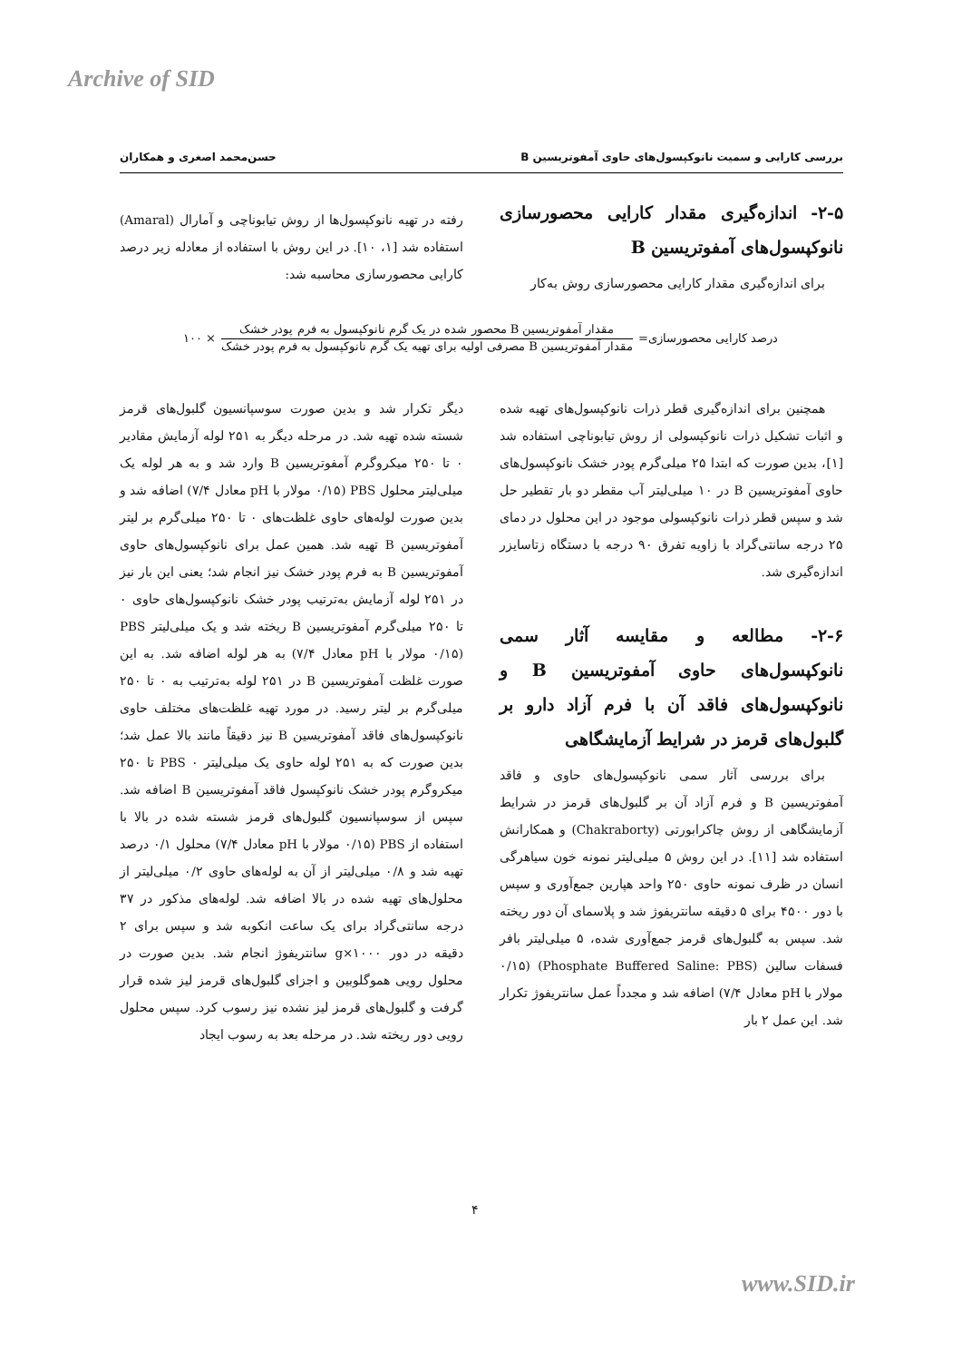Archive of SID
بررسی کارایی و سمیت نانوکپسول‌های حاوی آمفوتریسین B حسن‌محمد اصغری و همکاران
۲-۵- اندازه‌گیری مقدار کارایی محصورسازی نانوکپسول‌های آمفوتریسین B
برای اندازه‌گیری مقدار کارایی محصورسازی روش به‌کار
رفته در تهیه نانوکپسول‌ها از روش تیابوناچی و آمارال (Amaral) استفاده شد [۱، ۱۰]. در این روش با استفاده از معادله زیر درصد کارایی محصورسازی محاسبه شد:
درصد کارایی محصورسازی=
مقدار آمفوتریسین B محصور شده در یک گرم نانوکپسول به فرم پودر خشک
مقدار آمفوتریسین B مصرفی اولیه برای تهیه یک گرم نانوکپسول به فرم پودر خشک
× ۱۰۰
همچنین برای اندازه‌گیری قطر ذرات نانوکپسول‌های تهیه شده و اثبات تشکیل ذرات نانوکپسولی از روش تیابوناچی استفاده شد [۱]، بدین صورت که ابتدا ۲۵ میلی‌گرم پودر خشک نانوکپسول‌های حاوی آمفوتریسین B در ۱۰ میلی‌لیتر آب مقطر دو بار تقطیر حل شد و سپس قطر ذرات نانوکپسولی موجود در این محلول در دمای ۲۵ درجه سانتی‌گراد با زاویه تفرق ۹۰ درجه با دستگاه زتاسایزر اندازه‌گیری شد.
۲-۶- مطالعه و مقایسه آثار سمی نانوکپسول‌های حاوی آمفوتریسین B و نانوکپسول‌های فاقد آن با فرم آزاد دارو بر گلبول‌های قرمز در شرایط آزمایشگاهی
برای بررسی آثار سمی نانوکپسول‌های حاوی و فاقد آمفوتریسین B و فرم آزاد آن بر گلبول‌های قرمز در شرایط آزمایشگاهی از روش چاکرابورتی (Chakraborty) و همکارانش استفاده شد [۱۱]. در این روش ۵ میلی‌لیتر نمونه خون سیاهرگی انسان در ظرف نمونه حاوی ۲۵۰ واحد هپارین جمع‌آوری و سپس با دور ۴۵۰۰ برای ۵ دقیقه سانتریفوژ شد و پلاسمای آن دور ریخته شد. سپس به گلبول‌های قرمز جمع‌آوری شده، ۵ میلی‌لیتر بافر فسفات سالین (Phosphate Buffered Saline: PBS) (۰/۱۵ مولار با pH معادل ۷/۴) اضافه شد و مجدداً عمل سانتریفوژ تکرار شد. این عمل ۲ بار
دیگر تکرار شد و بدین صورت سوسپانسیون گلبول‌های قرمز شسته شده تهیه شد. در مرحله دیگر به ۲۵۱ لوله آزمایش مقادیر ۰ تا ۲۵۰ میکروگرم آمفوتریسین B وارد شد و به هر لوله یک میلی‌لیتر محلول PBS (۰/۱۵ مولار با pH معادل ۷/۴) اضافه شد و بدین صورت لوله‌های حاوی غلظت‌های ۰ تا ۲۵۰ میلی‌گرم بر لیتر آمفوتریسین B تهیه شد. همین عمل برای نانوکپسول‌های حاوی آمفوتریسین B به فرم پودر خشک نیز انجام شد؛ یعنی این بار نیز در ۲۵۱ لوله آزمایش به‌ترتیب پودر خشک نانوکپسول‌های حاوی ۰ تا ۲۵۰ میلی‌گرم آمفوتریسین B ریخته شد و یک میلی‌لیتر PBS (۰/۱۵ مولار با pH معادل ۷/۴) به هر لوله اضافه شد. به این صورت غلظت آمفوتریسین B در ۲۵۱ لوله به‌ترتیب به ۰ تا ۲۵۰ میلی‌گرم بر لیتر رسید. در مورد تهیه غلظت‌های مختلف حاوی نانوکپسول‌های فاقد آمفوتریسین B نیز دقیقاً مانند بالا عمل شد؛ بدین صورت که به ۲۵۱ لوله حاوی یک میلی‌لیتر PBS ۰ تا ۲۵۰ میکروگرم پودر خشک نانوکپسول فاقد آمفوتریسین B اضافه شد. سپس از سوسپانسیون گلبول‌های قرمز شسته شده در بالا با استفاده از PBS (۰/۱۵ مولار با pH معادل ۷/۴) محلول ۰/۱ درصد تهیه شد و ۰/۸ میلی‌لیتر از آن به لوله‌های حاوی ۰/۲ میلی‌لیتر از محلول‌های تهیه شده در بالا اضافه شد. لوله‌های مذکور در ۳۷ درجه سانتی‌گراد برای یک ساعت انکوبه شد و سپس برای ۲ دقیقه در دور ۱۰۰۰×g سانتریفوژ انجام شد. بدین صورت در محلول رویی هموگلوبین و اجزای گلبول‌های قرمز لیز شده قرار گرفت و گلبول‌های قرمز لیز نشده نیز رسوب کرد. سپس محلول رویی دور ریخته شد. در مرحله بعد به رسوب ایجاد
۴
www.SID.ir